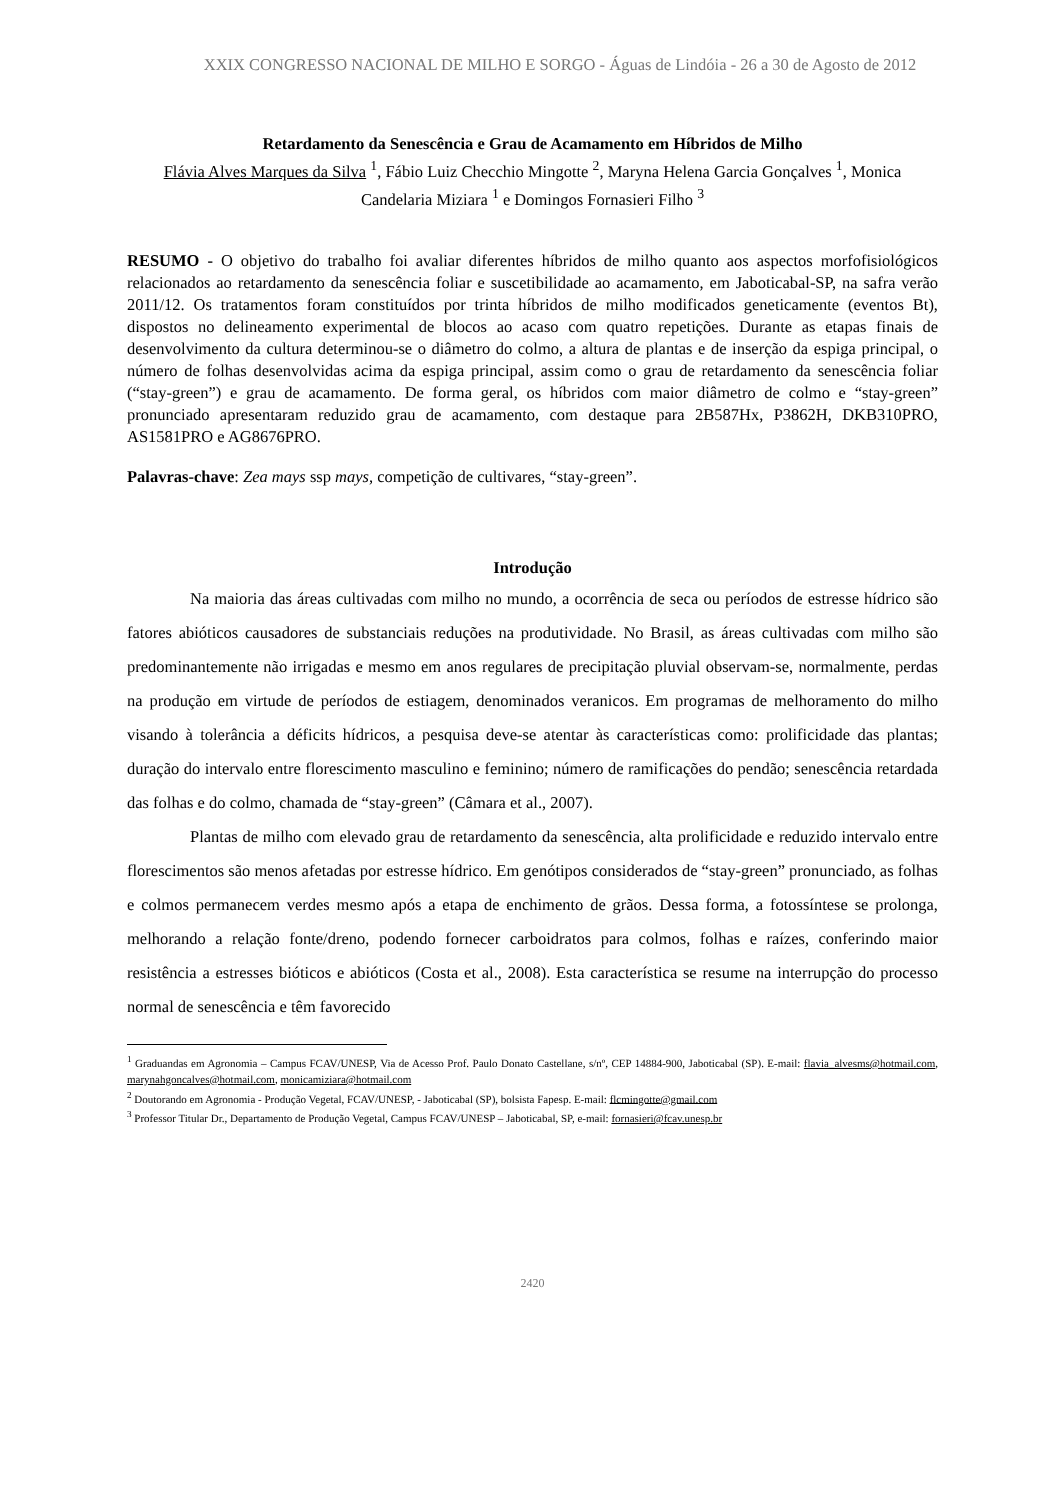XXIX CONGRESSO NACIONAL DE MILHO E SORGO - Águas de Lindóia - 26 a 30 de Agosto de 2012
Retardamento da Senescência e Grau de Acamamento em Híbridos de Milho
Flávia Alves Marques da Silva <sup>1</sup>, Fábio Luiz Checchio Mingotte <sup>2</sup>, Maryna Helena Garcia Gonçalves <sup>1</sup>, Monica Candelaria Miziara <sup>1</sup> e Domingos Fornasieri Filho <sup>3</sup>
RESUMO - O objetivo do trabalho foi avaliar diferentes híbridos de milho quanto aos aspectos morfofisiológicos relacionados ao retardamento da senescência foliar e suscetibilidade ao acamamento, em Jaboticabal-SP, na safra verão 2011/12. Os tratamentos foram constituídos por trinta híbridos de milho modificados geneticamente (eventos Bt), dispostos no delineamento experimental de blocos ao acaso com quatro repetições. Durante as etapas finais de desenvolvimento da cultura determinou-se o diâmetro do colmo, a altura de plantas e de inserção da espiga principal, o número de folhas desenvolvidas acima da espiga principal, assim como o grau de retardamento da senescência foliar (“stay-green”) e grau de acamamento. De forma geral, os híbridos com maior diâmetro de colmo e “stay-green” pronunciado apresentaram reduzido grau de acamamento, com destaque para 2B587Hx, P3862H, DKB310PRO, AS1581PRO e AG8676PRO.
Palavras-chave: Zea mays ssp mays, competição de cultivares, “stay-green”.
Introdução
Na maioria das áreas cultivadas com milho no mundo, a ocorrência de seca ou períodos de estresse hídrico são fatores abióticos causadores de substanciais reduções na produtividade. No Brasil, as áreas cultivadas com milho são predominantemente não irrigadas e mesmo em anos regulares de precipitação pluvial observam-se, normalmente, perdas na produção em virtude de períodos de estiagem, denominados veranicos. Em programas de melhoramento do milho visando à tolerância a déficits hídricos, a pesquisa deve-se atentar às características como: prolificidade das plantas; duração do intervalo entre florescimento masculino e feminino; número de ramificações do pendão; senescência retardada das folhas e do colmo, chamada de “stay-green” (Câmara et al., 2007).
Plantas de milho com elevado grau de retardamento da senescência, alta prolificidade e reduzido intervalo entre florescimentos são menos afetadas por estresse hídrico. Em genótipos considerados de “stay-green” pronunciado, as folhas e colmos permanecem verdes mesmo após a etapa de enchimento de grãos. Dessa forma, a fotossíntese se prolonga, melhorando a relação fonte/dreno, podendo fornecer carboidratos para colmos, folhas e raízes, conferindo maior resistência a estresses bióticos e abióticos (Costa et al., 2008). Esta característica se resume na interrupção do processo normal de senescência e têm favorecido
<sup>1</sup> Graduandas em Agronomia – Campus FCAV/UNESP, Via de Acesso Prof. Paulo Donato Castellane, s/nº, CEP 14884-900, Jaboticabal (SP). E-mail: flavia_alvesms@hotmail.com, marynahgoncalves@hotmail.com, monicamiziara@hotmail.com
<sup>2</sup> Doutorando em Agronomia - Produção Vegetal, FCAV/UNESP, - Jaboticabal (SP), bolsista Fapesp. E-mail: flcmingotte@gmail.com
<sup>3</sup> Professor Titular Dr., Departamento de Produção Vegetal, Campus FCAV/UNESP – Jaboticabal, SP, e-mail: fornasieri@fcav.unesp.br
2420